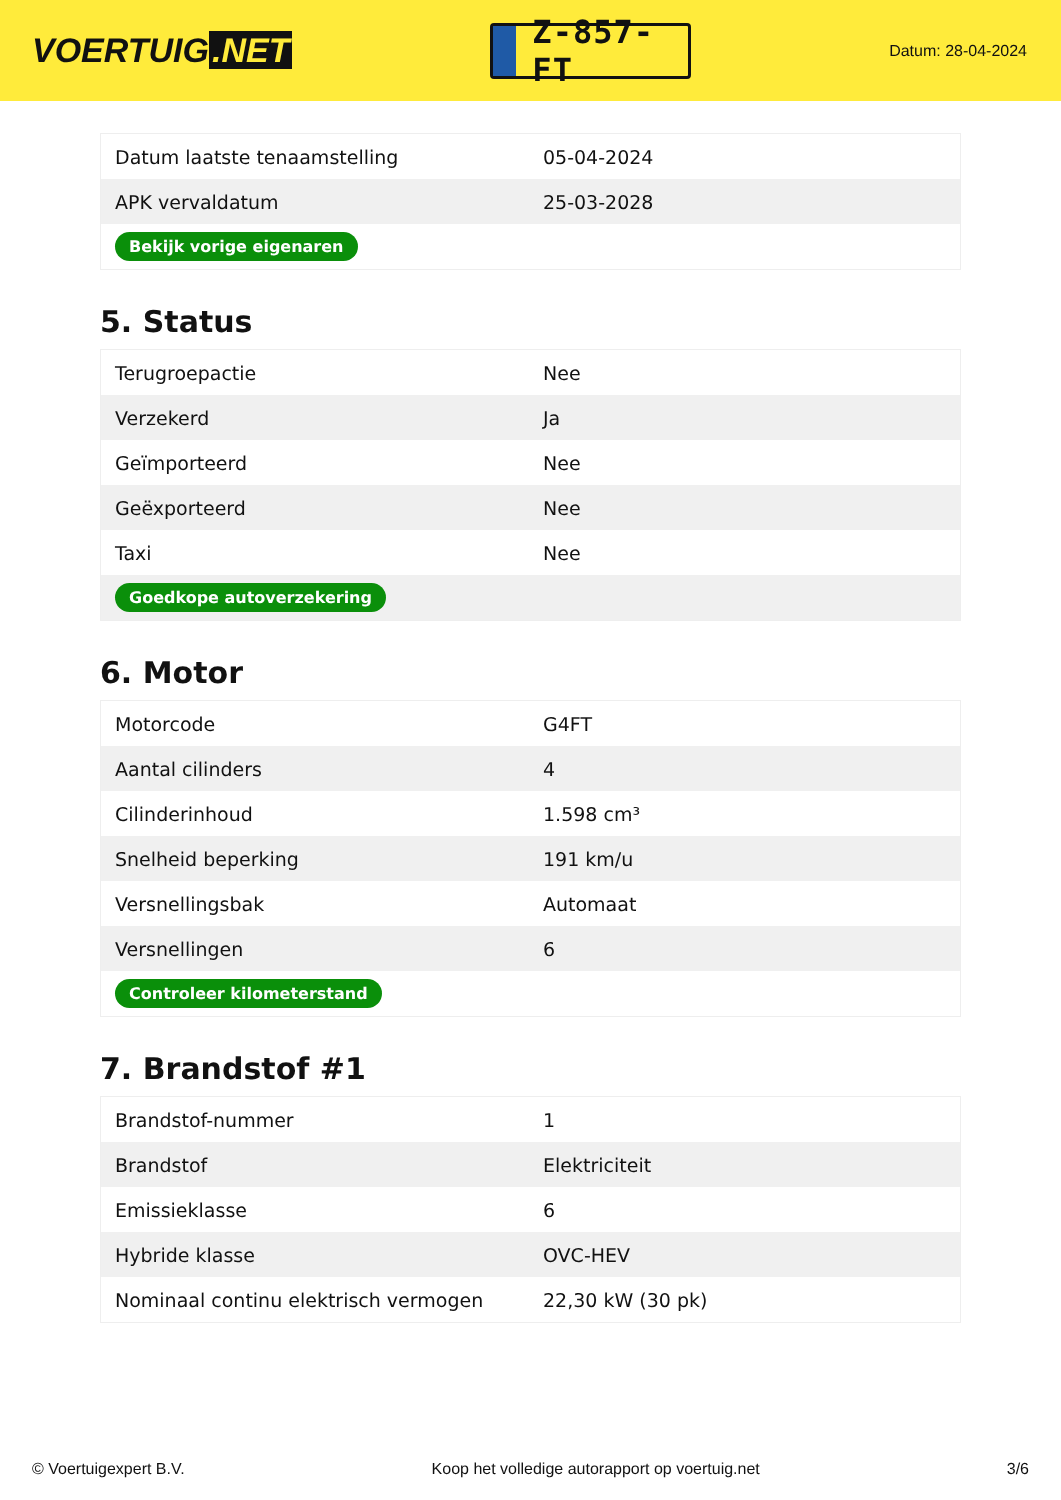VOERTUIG.NET
Z-857-FT
Datum: 28-04-2024
| Datum laatste tenaamstelling | 05-04-2024 |
| APK vervaldatum | 25-03-2028 |
| Bekijk vorige eigenaren | |
5. Status
| Terugroepactie | Nee |
| Verzekerd | Ja |
| Geïmporteerd | Nee |
| Geëxporteerd | Nee |
| Taxi | Nee |
| Goedkope autoverzekering | |
6. Motor
| Motorcode | G4FT |
| Aantal cilinders | 4 |
| Cilinderinhoud | 1.598 cm³ |
| Snelheid beperking | 191 km/u |
| Versnellingsbak | Automaat |
| Versnellingen | 6 |
| Controleer kilometerstand | |
7. Brandstof #1
| Brandstof-nummer | 1 |
| Brandstof | Elektriciteit |
| Emissieklasse | 6 |
| Hybride klasse | OVC-HEV |
| Nominaal continu elektrisch vermogen | 22,30 kW (30 pk) |
© Voertuigexpert B.V. Koop het volledige autorapport op voertuig.net 3/6